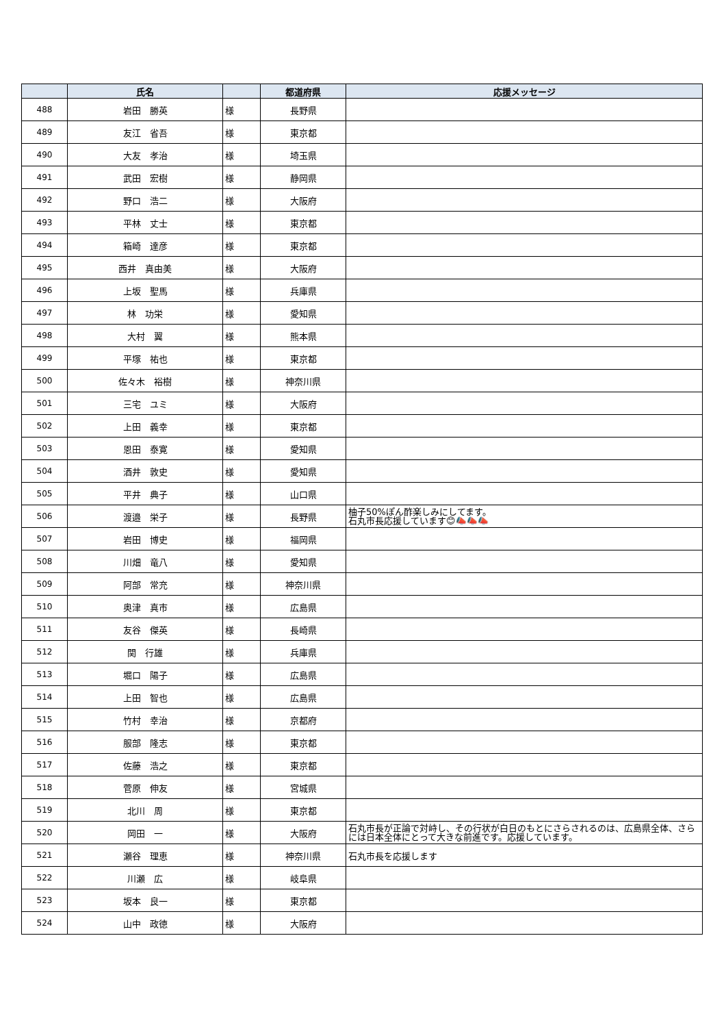| | 氏名 | | 都道府県 | 応援メッセージ |
| --- | --- | --- | --- | --- |
| 488 | 岩田 勝英 | 様 | 長野県 | |
| 489 | 友江 省吾 | 様 | 東京都 | |
| 490 | 大友 孝治 | 様 | 埼玉県 | |
| 491 | 武田 宏樹 | 様 | 静岡県 | |
| 492 | 野口 浩二 | 様 | 大阪府 | |
| 493 | 平林 丈士 | 様 | 東京都 | |
| 494 | 箱崎 達彦 | 様 | 東京都 | |
| 495 | 西井 真由美 | 様 | 大阪府 | |
| 496 | 上坂 聖馬 | 様 | 兵庫県 | |
| 497 | 林 功栄 | 様 | 愛知県 | |
| 498 | 大村 翼 | 様 | 熊本県 | |
| 499 | 平塚 祐也 | 様 | 東京都 | |
| 500 | 佐々木 裕樹 | 様 | 神奈川県 | |
| 501 | 三宅 ユミ | 様 | 大阪府 | |
| 502 | 上田 義幸 | 様 | 東京都 | |
| 503 | 恩田 泰寛 | 様 | 愛知県 | |
| 504 | 酒井 敦史 | 様 | 愛知県 | |
| 505 | 平井 典子 | 様 | 山口県 | |
| 506 | 渡邉 栄子 | 様 | 長野県 | 柚子50%ぽん酢楽しみにしてます。 石丸市長応援しています😊📣📣📣 |
| 507 | 岩田 博史 | 様 | 福岡県 | |
| 508 | 川畑 竜八 | 様 | 愛知県 | |
| 509 | 阿部 常充 | 様 | 神奈川県 | |
| 510 | 奥津 真市 | 様 | 広島県 | |
| 511 | 友谷 傑英 | 様 | 長崎県 | |
| 512 | 関 行雄 | 様 | 兵庫県 | |
| 513 | 堀口 陽子 | 様 | 広島県 | |
| 514 | 上田 智也 | 様 | 広島県 | |
| 515 | 竹村 幸治 | 様 | 京都府 | |
| 516 | 服部 隆志 | 様 | 東京都 | |
| 517 | 佐藤 浩之 | 様 | 東京都 | |
| 518 | 菅原 伸友 | 様 | 宮城県 | |
| 519 | 北川 周 | 様 | 東京都 | |
| 520 | 岡田 一 | 様 | 大阪府 | 石丸市長が正論で対峙し、その行状が白日のもとにさらされるのは、広島県全体、さらには日本全体にとって大きな前進です。応援しています。 |
| 521 | 瀬谷 理恵 | 様 | 神奈川県 | 石丸市長を応援します |
| 522 | 川瀬 広 | 様 | 岐阜県 | |
| 523 | 坂本 良一 | 様 | 東京都 | |
| 524 | 山中 政徳 | 様 | 大阪府 | |